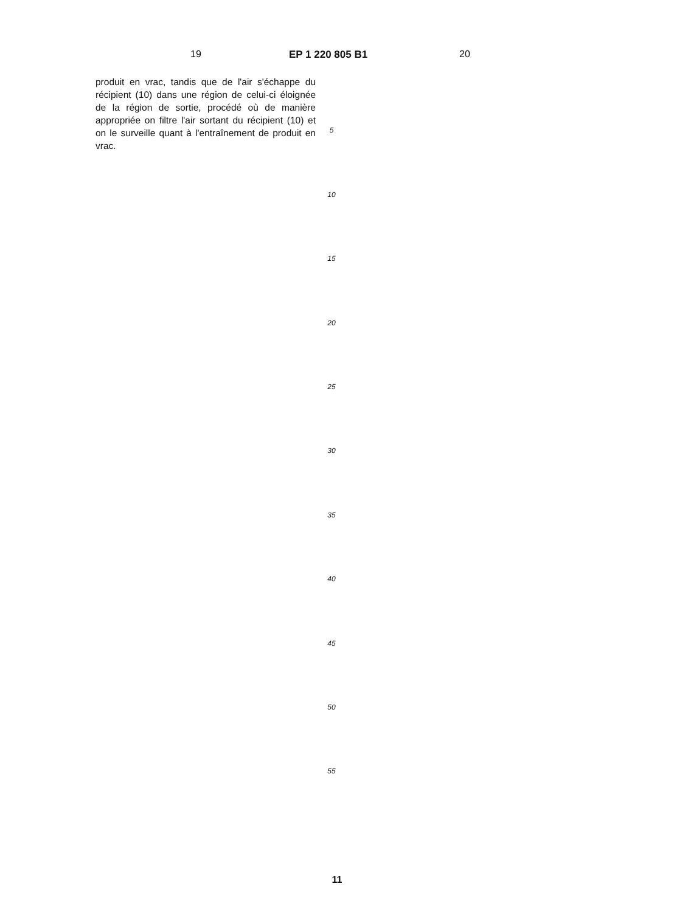19 EP 1 220 805 B1 20
produit en vrac, tandis que de l'air s'échappe du récipient (10) dans une région de celui-ci éloignée de la région de sortie, procédé où de manière appropriée on filtre l'air sortant du récipient (10) et on le surveille quant à l'entraînement de produit en vrac.
5
10
15
20
25
30
35
40
45
50
55
11